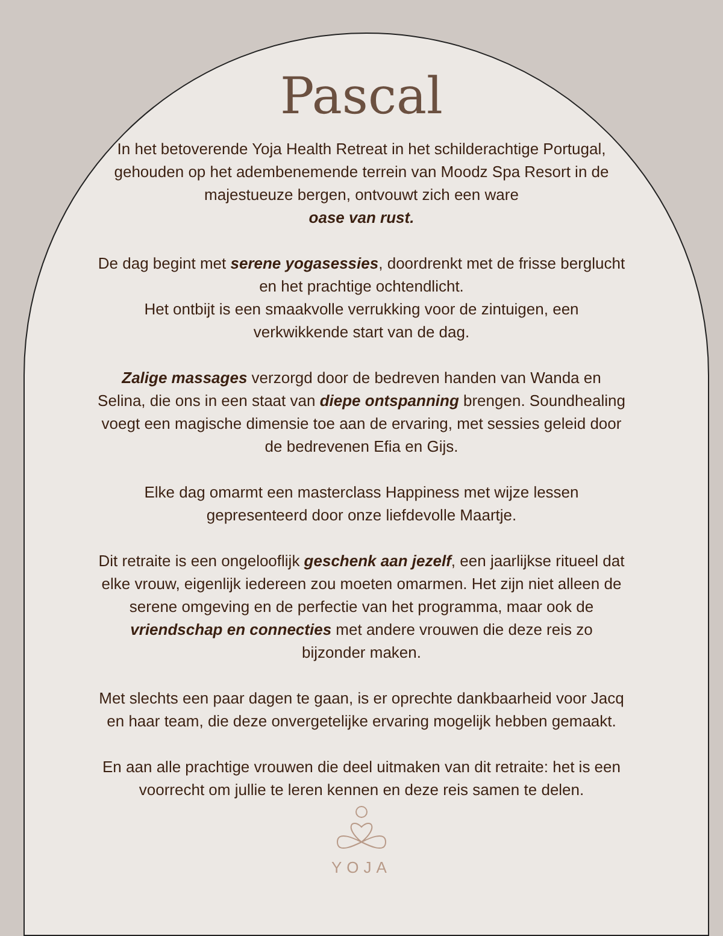Pascal
In het betoverende Yoja Health Retreat in het schilderachtige Portugal, gehouden op het adembenemende terrein van Moodz Spa Resort in de majestueuze bergen, ontvouwt zich een ware
oase van rust.
De dag begint met serene yogasessies, doordrenkt met de frisse berglucht en het prachtige ochtendlicht.
Het ontbijt is een smaakvolle verrukking voor de zintuigen, een verkwikkende start van de dag.
Zalige massages verzorgd door de bedreven handen van Wanda en Selina, die ons in een staat van diepe ontspanning brengen. Soundhealing voegt een magische dimensie toe aan de ervaring, met sessies geleid door de bedrevenen Efia en Gijs.
Elke dag omarmt een masterclass Happiness met wijze lessen gepresenteerd door onze liefdevolle Maartje.
Dit retraite is een ongelooflijk geschenk aan jezelf, een jaarlijkse ritueel dat elke vrouw, eigenlijk iedereen zou moeten omarmen. Het zijn niet alleen de serene omgeving en de perfectie van het programma, maar ook de vriendschap en connecties met andere vrouwen die deze reis zo bijzonder maken.
Met slechts een paar dagen te gaan, is er oprechte dankbaarheid voor Jacq en haar team, die deze onvergetelijke ervaring mogelijk hebben gemaakt.
En aan alle prachtige vrouwen die deel uitmaken van dit retraite: het is een voorrecht om jullie te leren kennen en deze reis samen te delen.
YOJA